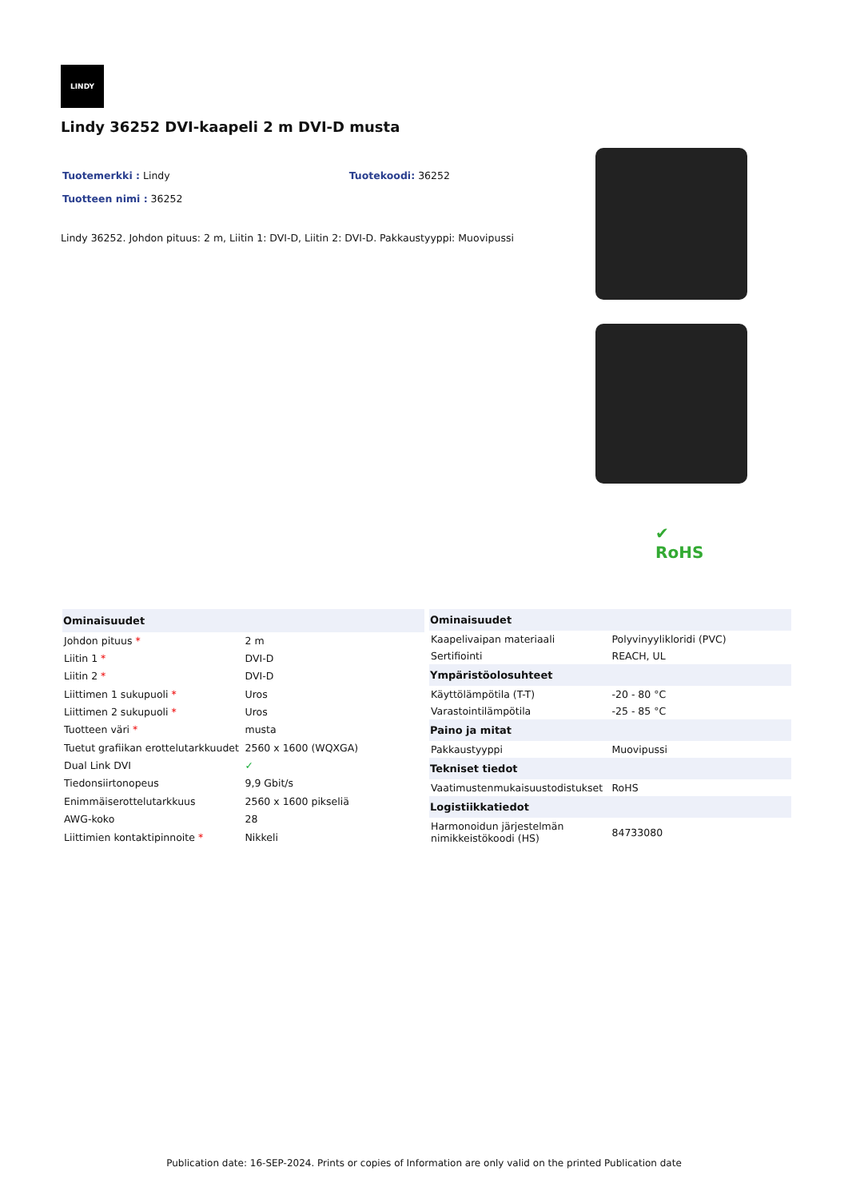LINDY
Lindy 36252 DVI-kaapeli 2 m DVI-D musta
Tuotemerkki : Lindy Tuotekoodi: 36252
Tuotteen nimi : 36252
Lindy 36252. Johdon pituus: 2 m, Liitin 1: DVI-D, Liitin 2: DVI-D. Pakkaustyyppi: Muovipussi
✔
RoHS
| Ominaisuudet | |
| --- | --- |
| Johdon pituus * | 2 m |
| Liitin 1 * | DVI-D |
| Liitin 2 * | DVI-D |
| Liittimen 1 sukupuoli * | Uros |
| Liittimen 2 sukupuoli * | Uros |
| Tuotteen väri * | musta |
| Tuetut grafiikan erottelutarkkuudet | 2560 x 1600 (WQXGA) |
| Dual Link DVI | ✓ |
| Tiedonsiirtonopeus | 9,9 Gbit/s |
| Enimmäiserottelutarkkuus | 2560 x 1600 pikseliä |
| AWG-koko | 28 |
| Liittimien kontaktipinnoite * | Nikkeli |
| Ominaisuudet | |
| --- | --- |
| Kaapelivaipan materiaali | Polyvinyylikloridi (PVC) |
| Sertifiointi | REACH, UL |
| Ympäristöolosuhteet | |
| Käyttölämpötila (T-T) | -20 - 80 °C |
| Varastointilämpötila | -25 - 85 °C |
| Paino ja mitat | |
| Pakkaustyyppi | Muovipussi |
| Tekniset tiedot | |
| Vaatimustenmukaisuustodistukset | RoHS |
| Logistiikkatiedot | |
| Harmonoidun järjestelmän nimikkeistökoodi (HS) | 84733080 |
Publication date: 16-SEP-2024. Prints or copies of Information are only valid on the printed Publication date